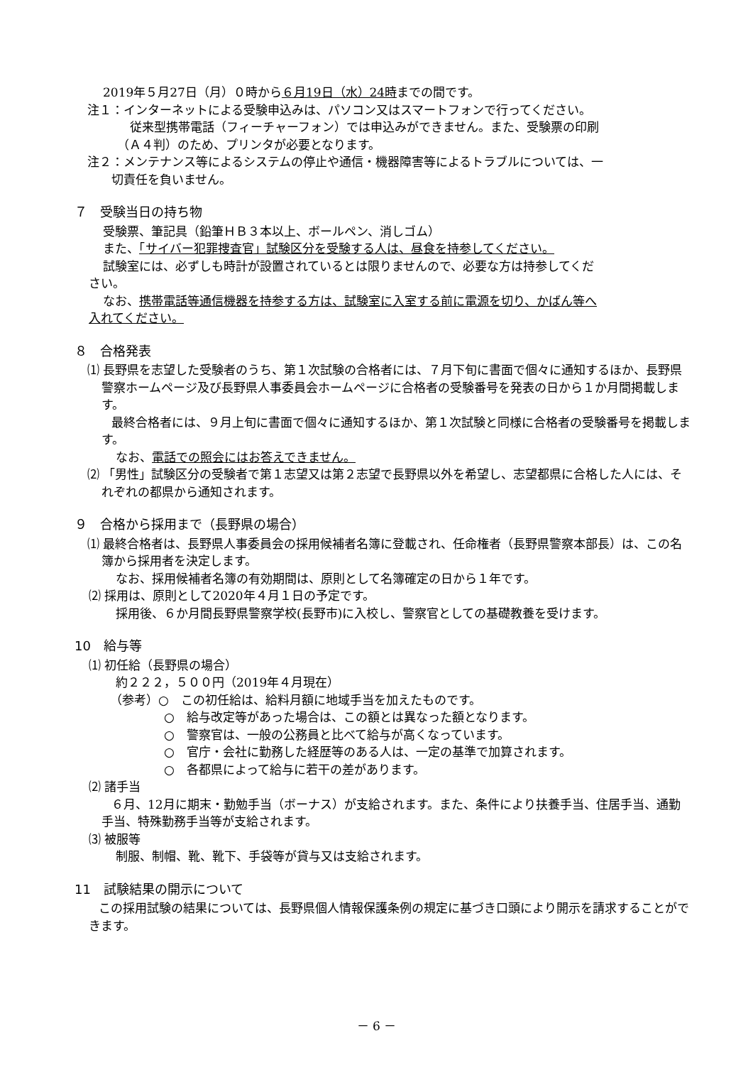2019年５月27日（月）０時から６月19日（水）24時までの間です。
注１：インターネットによる受験申込みは、パソコン又はスマートフォンで行ってください。
従来型携帯電話（フィーチャーフォン）では申込みができません。また、受験票の印刷
（Ａ４判）のため、プリンタが必要となります。
注２：メンテナンス等によるシステムの停止や通信・機器障害等によるトラブルについては、一
切責任を負いません。
７　受験当日の持ち物
受験票、筆記具（鉛筆ＨＢ３本以上、ボールペン、消しゴム）
また、「サイバー犯罪捜査官」試験区分を受験する人は、昼食を持参してください。
試験室には、必ずしも時計が設置されているとは限りませんので、必要な方は持参してくだ
さい。
なお、携帯電話等通信機器を持参する方は、試験室に入室する前に電源を切り、かばん等へ
入れてください。
８　合格発表
⑴ 長野県を志望した受験者のうち、第１次試験の合格者には、７月下旬に書面で個々に通知するほか、長野県警察ホームページ及び長野県人事委員会ホームページに合格者の受験番号を発表の日から１か月間掲載します。
　　最終合格者には、９月上旬に書面で個々に通知するほか、第１次試験と同様に合格者の受験番号を掲載します。
なお、電話での照会にはお答えできません。
⑵ 「男性」試験区分の受験者で第１志望又は第２志望で長野県以外を希望し、志望都県に合格した人には、それぞれの都県から通知されます。
９　合格から採用まで（長野県の場合）
⑴ 最終合格者は、長野県人事委員会の採用候補者名簿に登載され、任命権者（長野県警察本部長）は、この名簿から採用者を決定します。
なお、採用候補者名簿の有効期間は、原則として名簿確定の日から１年です。
⑵ 採用は、原則として2020年４月１日の予定です。
採用後、６か月間長野県警察学校(長野市)に入校し、警察官としての基礎教養を受けます。
10　給与等
⑴ 初任給（長野県の場合）
約２２２，５００円（2019年４月現在）
（参考）○　この初任給は、給料月額に地域手当を加えたものです。
○　給与改定等があった場合は、この額とは異なった額となります。
○　警察官は、一般の公務員と比べて給与が高くなっています。
○　官庁・会社に勤務した経歴等のある人は、一定の基準で加算されます。
○　各都県によって給与に若干の差があります。
⑵ 諸手当
　　６月、12月に期末・勤勉手当（ボーナス）が支給されます。また、条件により扶養手当、住居手当、通勤手当、特殊勤務手当等が支給されます。
⑶ 被服等
制服、制帽、靴、靴下、手袋等が貸与又は支給されます。
11　試験結果の開示について
　　この採用試験の結果については、長野県個人情報保護条例の規定に基づき口頭により開示を請求することができます。
－ 6 －